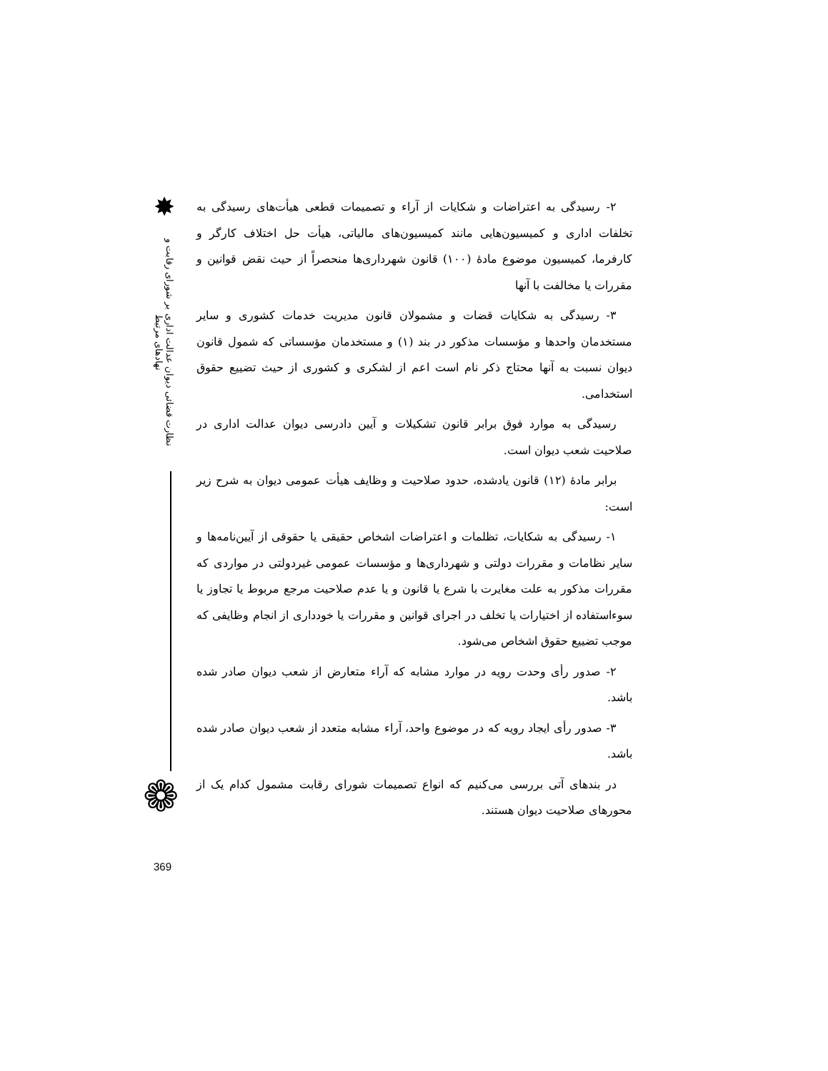✸
نظارت قضائی دیوان عدالت اداری بر شورای رقابت و نهادهای مرتبط
❁
۲- رسیدگی به اعتراضات و شکایات از آراء و تصمیمات قطعی هیأت‌های رسیدگی به تخلفات اداری و کمیسیون‌هایی مانند کمیسیون‌های مالیاتی، هیأت حل اختلاف کارگر و کارفرما، کمیسیون موضوع مادهٔ (۱۰۰) قانون شهرداری‌ها منحصراً از حیث نقض قوانین و مقررات یا مخالفت با آنها
۳- رسیدگی به شکایات قضات و مشمولان قانون مدیریت خدمات کشوری و سایر مستخدمان واحدها و مؤسسات مذکور در بند (۱) و مستخدمان مؤسساتی که شمول قانون دیوان نسبت به آنها محتاج ذکر نام است اعم از لشکری و کشوری از حیث تضییع حقوق استخدامی.
رسیدگی به موارد فوق برابر قانون تشکیلات و آیین دادرسی دیوان عدالت اداری در صلاحیت شعب دیوان است.
برابر مادهٔ (۱۲) قانون یادشده، حدود صلاحیت و وظایف هیأت عمومی دیوان به شرح زیر است:
۱- رسیدگی به شکایات، تظلمات و اعتراضات اشخاص حقیقی یا حقوقی از آیین‌نامه‌ها و سایر نظامات و مقررات دولتی و شهرداری‌ها و مؤسسات عمومی غیردولتی در مواردی که مقررات مذکور به علت مغایرت با شرع یا قانون و یا عدم صلاحیت مرجع مربوط یا تجاوز یا سوءاستفاده از اختیارات یا تخلف در اجرای قوانین و مقررات یا خودداری از انجام وظایفی که موجب تضییع حقوق اشخاص می‌شود.
۲- صدور رأی وحدت رویه در موارد مشابه که آراء متعارض از شعب دیوان صادر شده باشد.
۳- صدور رأی ایجاد رویه که در موضوع واحد، آراء مشابه متعدد از شعب دیوان صادر شده باشد.
در بندهای آتی بررسی می‌کنیم که انواع تصمیمات شورای رقابت مشمول کدام یک از محورهای صلاحیت دیوان هستند.
369